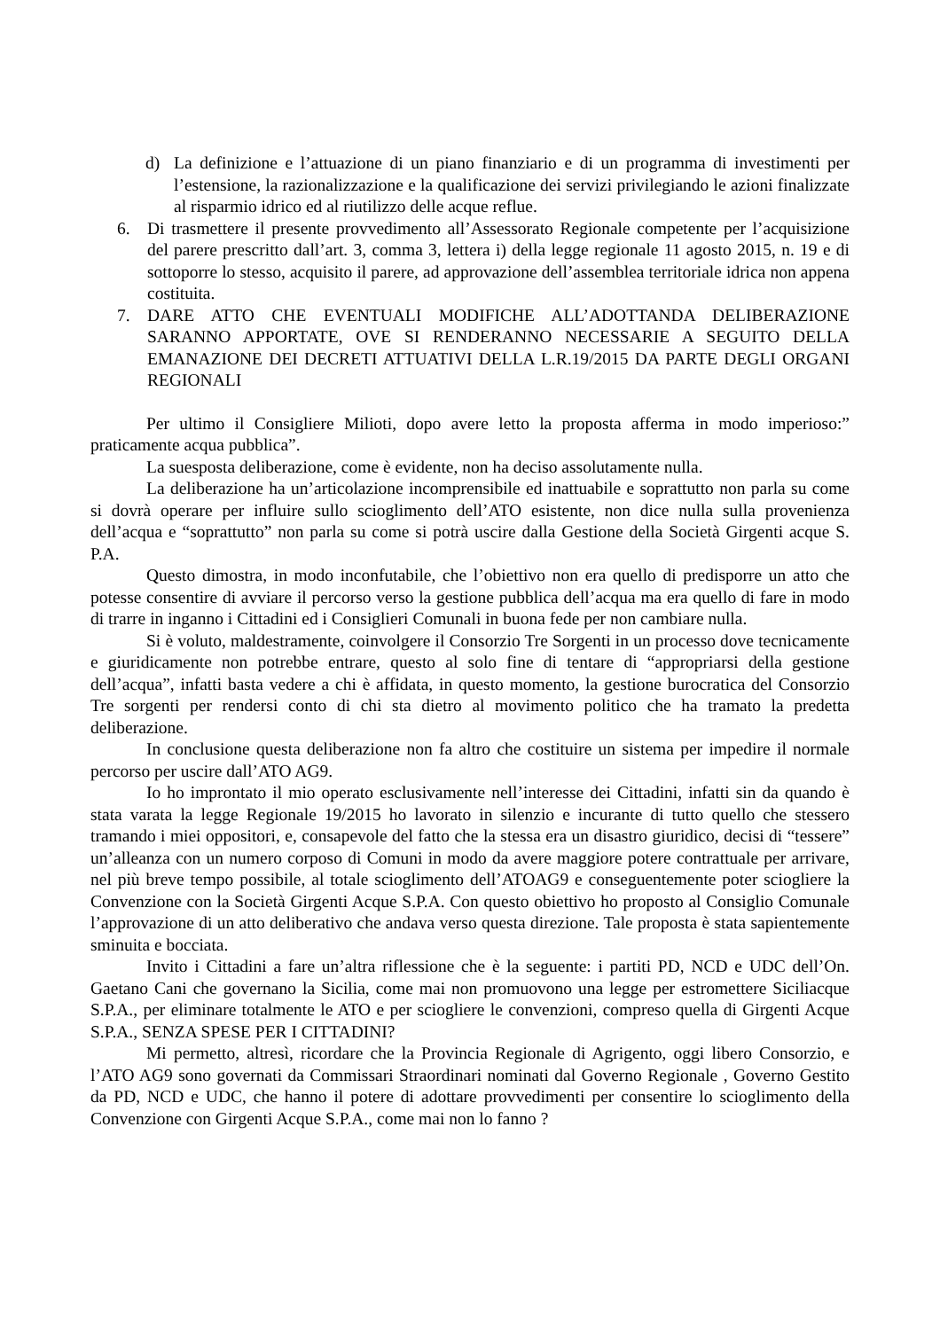d) La definizione e l’attuazione di un piano finanziario e di un programma di investimenti per l’estensione, la razionalizzazione e la qualificazione dei servizi privilegiando le azioni finalizzate al risparmio idrico ed al riutilizzo delle acque reflue.
6. Di trasmettere il presente provvedimento all’Assessorato Regionale competente per l’acquisizione del parere prescritto dall’art. 3, comma 3, lettera i) della legge regionale 11 agosto 2015, n. 19 e di sottoporre lo stesso, acquisito il parere, ad approvazione dell’assemblea territoriale idrica non appena costituita.
7. DARE ATTO CHE EVENTUALI MODIFICHE ALL’ADOTTANDA DELIBERAZIONE SARANNO APPORTATE, OVE SI RENDERANNO NECESSARIE A SEGUITO DELLA EMANAZIONE DEI DECRETI ATTUATIVI DELLA L.R.19/2015 DA PARTE DEGLI ORGANI REGIONALI
Per ultimo il Consigliere Milioti, dopo avere letto la proposta afferma in modo imperioso:” praticamente acqua pubblica”.
La suesposta deliberazione, come è evidente, non ha deciso assolutamente nulla.
La deliberazione ha un’articolazione incomprensibile ed inattuabile e soprattutto non parla su come si dovrà operare per influire sullo scioglimento dell’ATO esistente, non dice nulla sulla provenienza dell’acqua e “soprattutto” non parla su come si potrà uscire dalla Gestione della Società Girgenti acque S. P.A.
Questo dimostra, in modo inconfutabile, che l’obiettivo non era quello di predisporre un atto che potesse consentire di avviare il percorso verso la gestione pubblica dell’acqua ma era quello di fare in modo di trarre in inganno i Cittadini ed i Consiglieri Comunali in buona fede per non cambiare nulla.
Si è voluto, maldestramente, coinvolgere il Consorzio Tre Sorgenti in un processo dove tecnicamente e giuridicamente non potrebbe entrare, questo al solo fine di tentare di “appropriarsi della gestione dell’acqua”, infatti basta vedere a chi è affidata, in questo momento, la gestione burocratica del Consorzio Tre sorgenti per rendersi conto di chi sta dietro al movimento politico che ha tramato la predetta deliberazione.
In conclusione questa deliberazione non fa altro che costituire un sistema per impedire il normale percorso per uscire dall’ATO AG9.
Io ho improntato il mio operato esclusivamente nell’interesse dei Cittadini, infatti sin da quando è stata varata la legge Regionale 19/2015 ho lavorato in silenzio e incurante di tutto quello che stessero tramando i miei oppositori, e, consapevole del fatto che la stessa era un disastro giuridico, decisi di “tessere” un’alleanza con un numero corposo di Comuni in modo da avere maggiore potere contrattuale per arrivare, nel più breve tempo possibile, al totale scioglimento dell’ATOAG9 e conseguentemente poter sciogliere la Convenzione con la Società Girgenti Acque S.P.A. Con questo obiettivo ho proposto al Consiglio Comunale l’approvazione di un atto deliberativo che andava verso questa direzione. Tale proposta è stata sapientemente sminuita e bocciata.
Invito i Cittadini a fare un’altra riflessione che è la seguente: i partiti PD, NCD e UDC dell’On. Gaetano Cani che governano la Sicilia, come mai non promuovono una legge per estromettere Siciliacque S.P.A., per eliminare totalmente le ATO e per sciogliere le convenzioni, compreso quella di Girgenti Acque S.P.A., SENZA SPESE PER I CITTADINI?
Mi permetto, altresì, ricordare che la Provincia Regionale di Agrigento, oggi libero Consorzio, e l’ATO AG9 sono governati da Commissari Straordinari nominati dal Governo Regionale , Governo Gestito da PD, NCD e UDC, che hanno il potere di adottare provvedimenti per consentire lo scioglimento della Convenzione con Girgenti Acque S.P.A., come mai non lo fanno ?